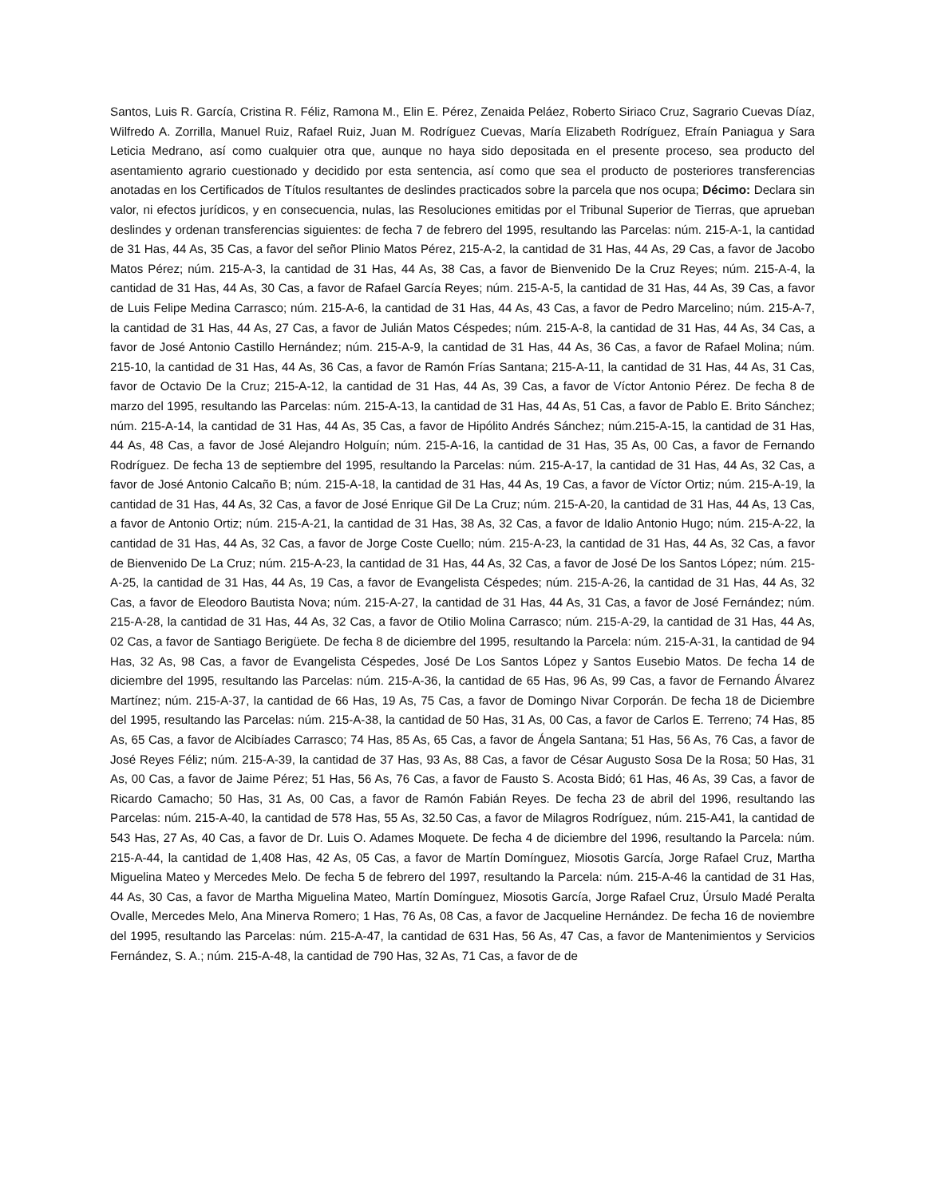Santos, Luis R. García, Cristina R. Féliz, Ramona M., Elin E. Pérez, Zenaida Peláez, Roberto Siriaco Cruz, Sagrario Cuevas Díaz, Wilfredo A. Zorrilla, Manuel Ruiz, Rafael Ruiz, Juan M. Rodríguez Cuevas, María Elizabeth Rodríguez, Efraín Paniagua y Sara Leticia Medrano, así como cualquier otra que, aunque no haya sido depositada en el presente proceso, sea producto del asentamiento agrario cuestionado y decidido por esta sentencia, así como que sea el producto de posteriores transferencias anotadas en los Certificados de Títulos resultantes de deslindes practicados sobre la parcela que nos ocupa; Décimo: Declara sin valor, ni efectos jurídicos, y en consecuencia, nulas, las Resoluciones emitidas por el Tribunal Superior de Tierras, que aprueban deslindes y ordenan transferencias siguientes: de fecha 7 de febrero del 1995, resultando las Parcelas: núm. 215-A-1, la cantidad de 31 Has, 44 As, 35 Cas, a favor del señor Plinio Matos Pérez, 215-A-2, la cantidad de 31 Has, 44 As, 29 Cas, a favor de Jacobo Matos Pérez; núm. 215-A-3, la cantidad de 31 Has, 44 As, 38 Cas, a favor de Bienvenido De la Cruz Reyes; núm. 215-A-4, la cantidad de 31 Has, 44 As, 30 Cas, a favor de Rafael García Reyes; núm. 215-A-5, la cantidad de 31 Has, 44 As, 39 Cas, a favor de Luis Felipe Medina Carrasco; núm. 215-A-6, la cantidad de 31 Has, 44 As, 43 Cas, a favor de Pedro Marcelino; núm. 215-A-7, la cantidad de 31 Has, 44 As, 27 Cas, a favor de Julián Matos Céspedes; núm. 215-A-8, la cantidad de 31 Has, 44 As, 34 Cas, a favor de José Antonio Castillo Hernández; núm. 215-A-9, la cantidad de 31 Has, 44 As, 36 Cas, a favor de Rafael Molina; núm. 215-10, la cantidad de 31 Has, 44 As, 36 Cas, a favor de Ramón Frías Santana; 215-A-11, la cantidad de 31 Has, 44 As, 31 Cas, favor de Octavio De la Cruz; 215-A-12, la cantidad de 31 Has, 44 As, 39 Cas, a favor de Víctor Antonio Pérez. De fecha 8 de marzo del 1995, resultando las Parcelas: núm. 215-A-13, la cantidad de 31 Has, 44 As, 51 Cas, a favor de Pablo E. Brito Sánchez; núm. 215-A-14, la cantidad de 31 Has, 44 As, 35 Cas, a favor de Hipólito Andrés Sánchez; núm.215-A-15, la cantidad de 31 Has, 44 As, 48 Cas, a favor de José Alejandro Holguín; núm. 215-A-16, la cantidad de 31 Has, 35 As, 00 Cas, a favor de Fernando Rodríguez. De fecha 13 de septiembre del 1995, resultando la Parcelas: núm. 215-A-17, la cantidad de 31 Has, 44 As, 32 Cas, a favor de José Antonio Calcaño B; núm. 215-A-18, la cantidad de 31 Has, 44 As, 19 Cas, a favor de Víctor Ortiz; núm. 215-A-19, la cantidad de 31 Has, 44 As, 32 Cas, a favor de José Enrique Gil De La Cruz; núm. 215-A-20, la cantidad de 31 Has, 44 As, 13 Cas, a favor de Antonio Ortiz; núm. 215-A-21, la cantidad de 31 Has, 38 As, 32 Cas, a favor de Idalio Antonio Hugo; núm. 215-A-22, la cantidad de 31 Has, 44 As, 32 Cas, a favor de Jorge Coste Cuello; núm. 215-A-23, la cantidad de 31 Has, 44 As, 32 Cas, a favor de Bienvenido De La Cruz; núm. 215-A-23, la cantidad de 31 Has, 44 As, 32 Cas, a favor de José De los Santos López; núm. 215-A-25, la cantidad de 31 Has, 44 As, 19 Cas, a favor de Evangelista Céspedes; núm. 215-A-26, la cantidad de 31 Has, 44 As, 32 Cas, a favor de Eleodoro Bautista Nova; núm. 215-A-27, la cantidad de 31 Has, 44 As, 31 Cas, a favor de José Fernández; núm. 215-A-28, la cantidad de 31 Has, 44 As, 32 Cas, a favor de Otilio Molina Carrasco; núm. 215-A-29, la cantidad de 31 Has, 44 As, 02 Cas, a favor de Santiago Berigüete. De fecha 8 de diciembre del 1995, resultando la Parcela: núm. 215-A-31, la cantidad de 94 Has, 32 As, 98 Cas, a favor de Evangelista Céspedes, José De Los Santos López y Santos Eusebio Matos. De fecha 14 de diciembre del 1995, resultando las Parcelas: núm. 215-A-36, la cantidad de 65 Has, 96 As, 99 Cas, a favor de Fernando Álvarez Martínez; núm. 215-A-37, la cantidad de 66 Has, 19 As, 75 Cas, a favor de Domingo Nivar Corporán. De fecha 18 de Diciembre del 1995, resultando las Parcelas: núm. 215-A-38, la cantidad de 50 Has, 31 As, 00 Cas, a favor de Carlos E. Terreno; 74 Has, 85 As, 65 Cas, a favor de Alcibíades Carrasco; 74 Has, 85 As, 65 Cas, a favor de Ángela Santana; 51 Has, 56 As, 76 Cas, a favor de José Reyes Féliz; núm. 215-A-39, la cantidad de 37 Has, 93 As, 88 Cas, a favor de César Augusto Sosa De la Rosa; 50 Has, 31 As, 00 Cas, a favor de Jaime Pérez; 51 Has, 56 As, 76 Cas, a favor de Fausto S. Acosta Bidó; 61 Has, 46 As, 39 Cas, a favor de Ricardo Camacho; 50 Has, 31 As, 00 Cas, a favor de Ramón Fabián Reyes. De fecha 23 de abril del 1996, resultando las Parcelas: núm. 215-A-40, la cantidad de 578 Has, 55 As, 32.50 Cas, a favor de Milagros Rodríguez, núm. 215-A41, la cantidad de 543 Has, 27 As, 40 Cas, a favor de Dr. Luis O. Adames Moquete. De fecha 4 de diciembre del 1996, resultando la Parcela: núm. 215-A-44, la cantidad de 1,408 Has, 42 As, 05 Cas, a favor de Martín Domínguez, Miosotis García, Jorge Rafael Cruz, Martha Miguelina Mateo y Mercedes Melo. De fecha 5 de febrero del 1997, resultando la Parcela: núm. 215-A-46 la cantidad de 31 Has, 44 As, 30 Cas, a favor de Martha Miguelina Mateo, Martín Domínguez, Miosotis García, Jorge Rafael Cruz, Úrsulo Madé Peralta Ovalle, Mercedes Melo, Ana Minerva Romero; 1 Has, 76 As, 08 Cas, a favor de Jacqueline Hernández. De fecha 16 de noviembre del 1995, resultando las Parcelas: núm. 215-A-47, la cantidad de 631 Has, 56 As, 47 Cas, a favor de Mantenimientos y Servicios Fernández, S. A.; núm. 215-A-48, la cantidad de 790 Has, 32 As, 71 Cas, a favor de de